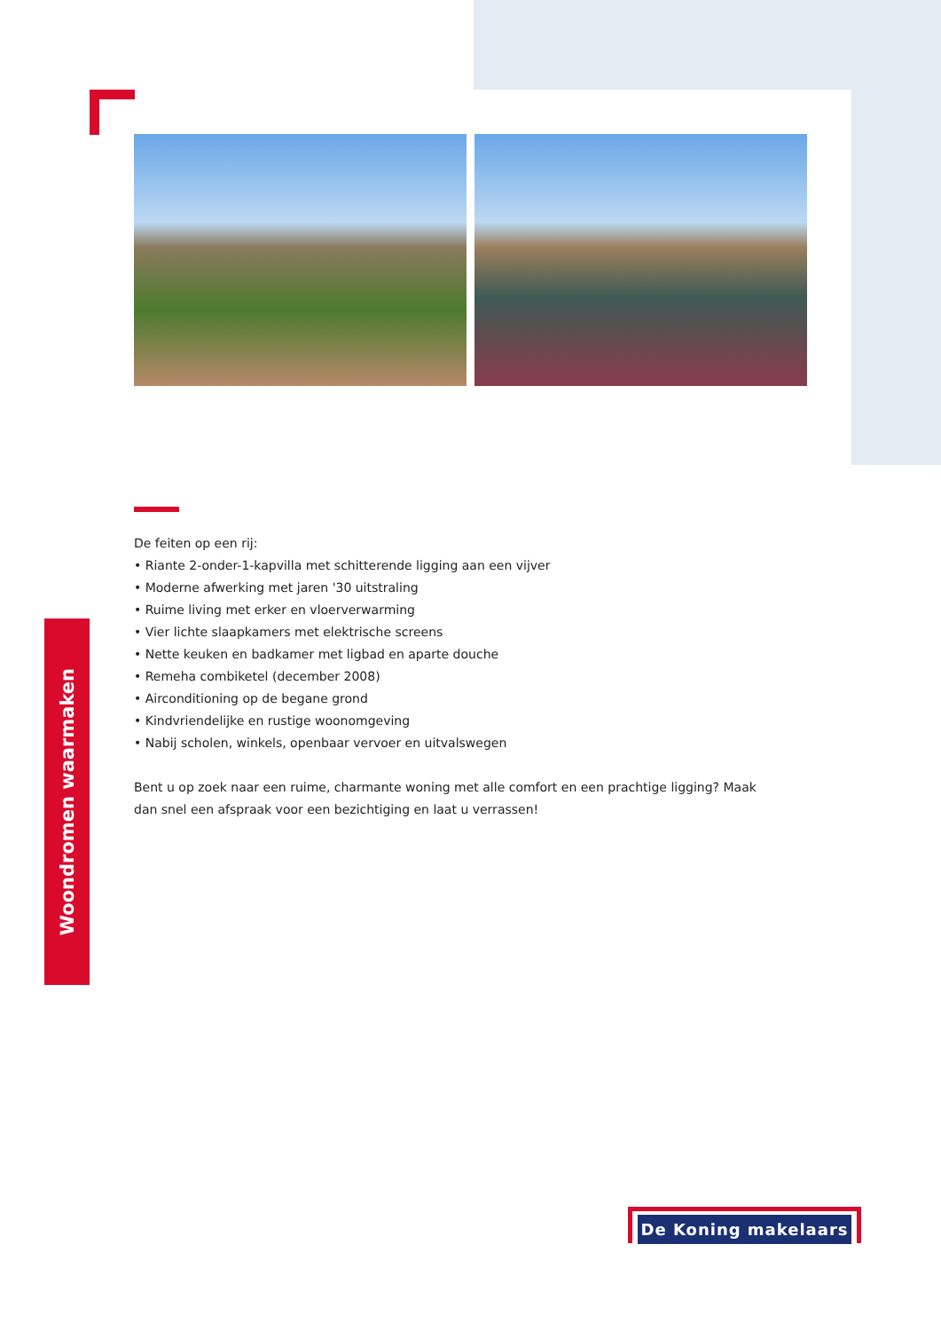De feiten op een rij:
• Riante 2-onder-1-kapvilla met schitterende ligging aan een vijver
• Moderne afwerking met jaren '30 uitstraling
• Ruime living met erker en vloerverwarming
• Vier lichte slaapkamers met elektrische screens
• Nette keuken en badkamer met ligbad en aparte douche
• Remeha combiketel (december 2008)
• Airconditioning op de begane grond
• Kindvriendelijke en rustige woonomgeving
• Nabij scholen, winkels, openbaar vervoer en uitvalswegen
Bent u op zoek naar een ruime, charmante woning met alle comfort en een prachtige ligging? Maak dan snel een afspraak voor een bezichtiging en laat u verrassen!
Woondromen waarmaken
De Koning makelaars